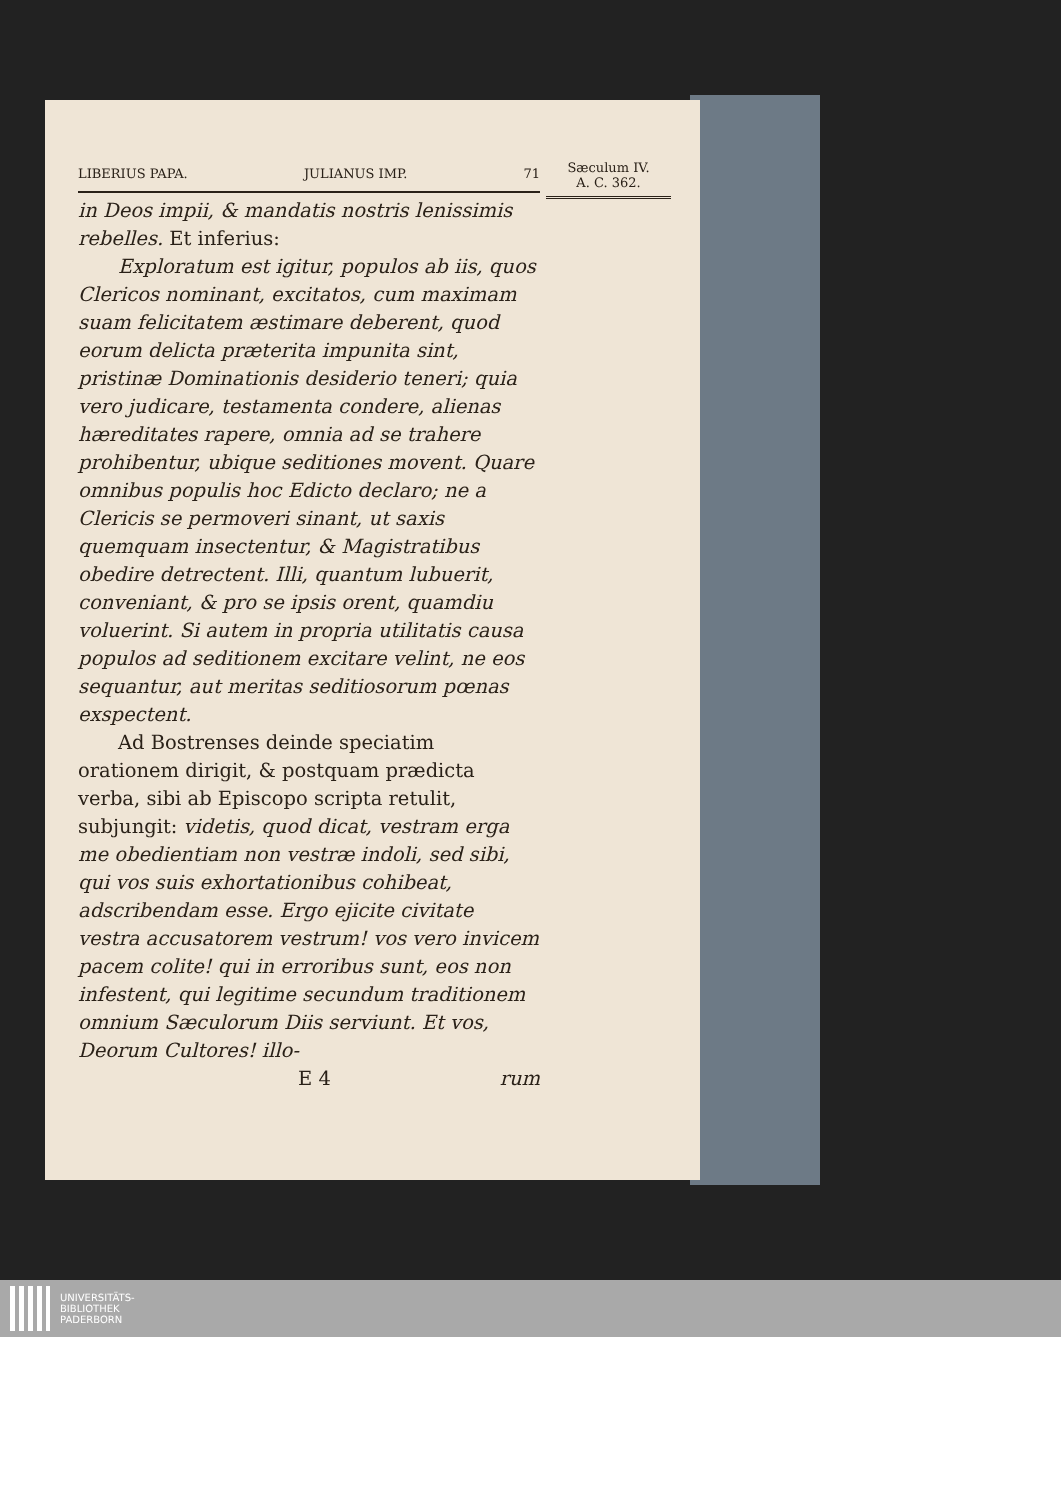LIBERIUS PAPA. JULIANUS IMP. 71
in Deos impii, & mandatis nostris lenissimis rebelles. Et inferius:
Exploratum est igitur, populos ab iis, quos Clericos nominant, excitatos, cum maximam suam felicitatem æstimare deberent, quod eorum delicta præterita impunita sint, pristinæ Dominationis desiderio teneri; quia vero judicare, testamenta condere, alienas hæreditates rapere, omnia ad se trahere prohibentur, ubique seditiones movent. Quare omnibus populis hoc Edicto declaro; ne a Clericis se permoveri sinant, ut saxis quemquam insectentur, & Magistratibus obedire detrectent. Illi, quantum lubuerit, conveniant, & pro se ipsis orent, quamdiu voluerint. Si autem in propria utilitatis causa populos ad seditionem excitare velint, ne eos sequantur, aut meritas seditiosorum pœnas exspectent.
Ad Bostrenses deinde speciatim orationem dirigit, & postquam prædicta verba, sibi ab Episcopo scripta retulit, subjungit: videtis, quod dicat, vestram erga me obedientiam non vestræ indoli, sed sibi, qui vos suis exhortationibus cohibeat, adscribendam esse. Ergo ejicite civitate vestra accusatorem vestrum! vos vero invicem pacem colite! qui in erroribus sunt, eos non infestent, qui legitime secundum traditionem omnium Sæculorum Diis serviunt. Et vos, Deorum Cultores! illo-
E 4 rum
Sæculum IV.
A. C. 362.
UNIVERSITÄTS-
BIBLIOTHEK
PADERBORN